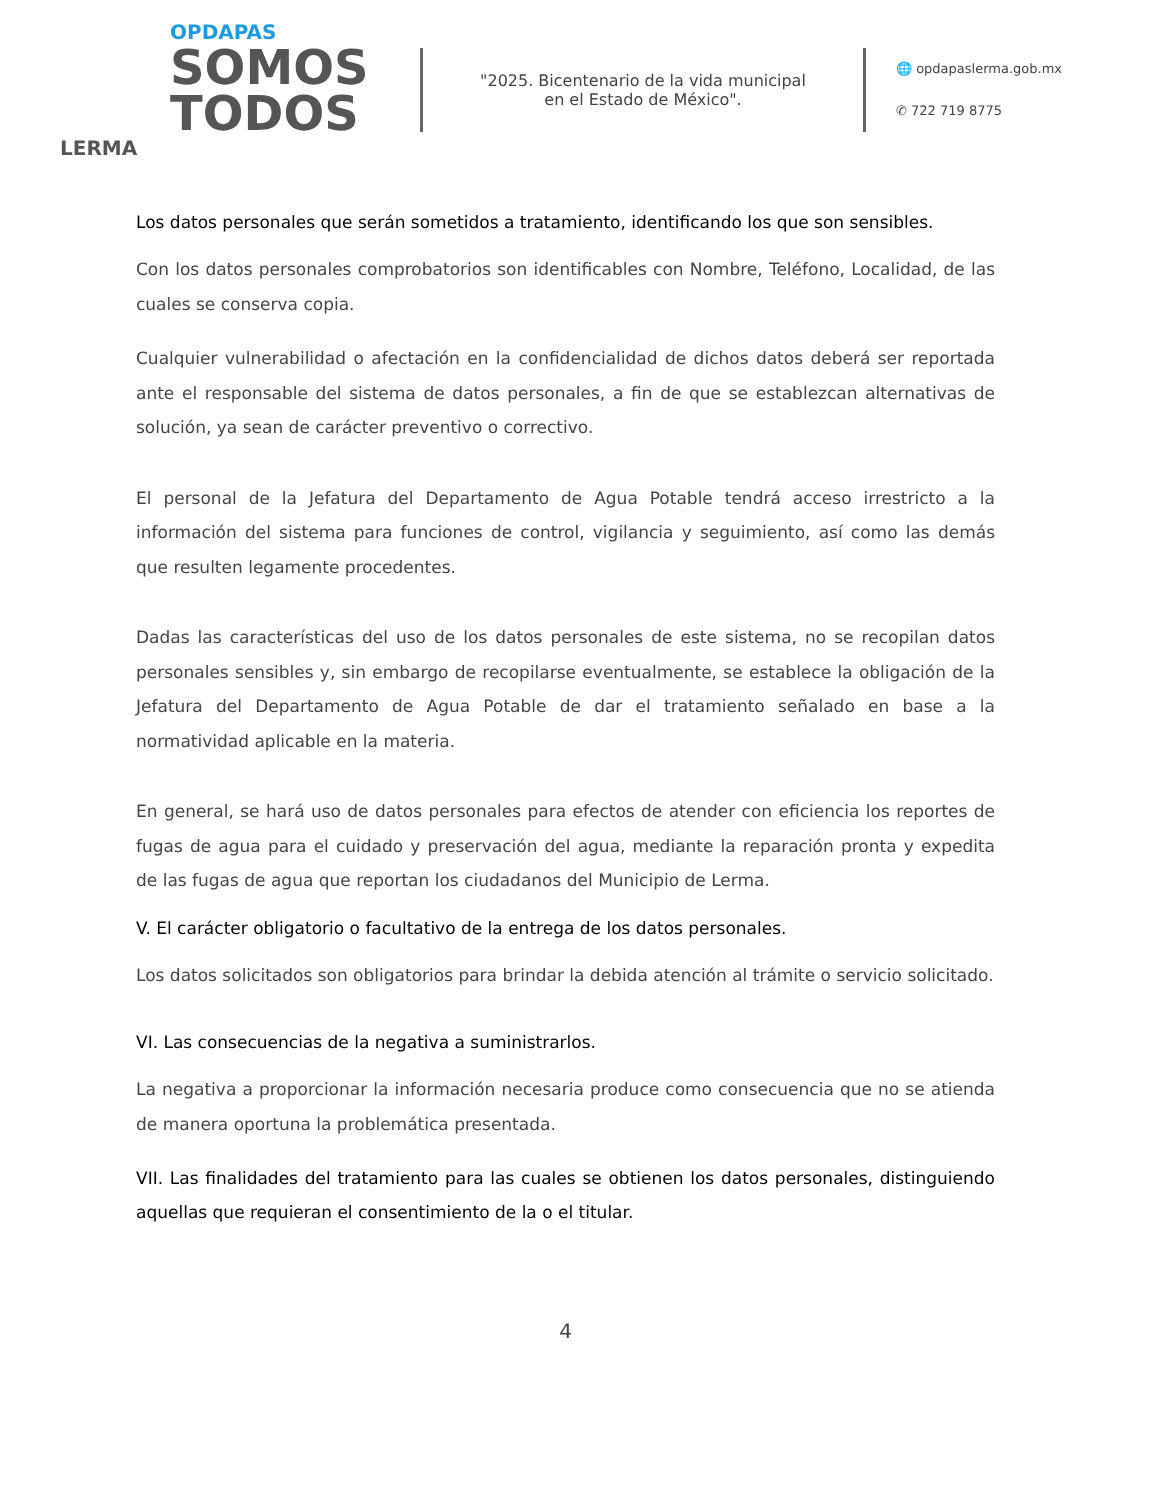OPDAPAS
SOMOS
TODOS
LERMA
"2025. Bicentenario de la vida municipal
en el Estado de México".
🌐 opdapaslerma.gob.mx
✆ 722 719 8775
Los datos personales que serán sometidos a tratamiento, identificando los que son sensibles.
Con los datos personales comprobatorios son identificables con Nombre, Teléfono, Localidad, de las cuales se conserva copia.
Cualquier vulnerabilidad o afectación en la confidencialidad de dichos datos deberá ser reportada ante el responsable del sistema de datos personales, a fin de que se establezcan alternativas de solución, ya sean de carácter preventivo o correctivo.
El personal de la Jefatura del Departamento de Agua Potable tendrá acceso irrestricto a la información del sistema para funciones de control, vigilancia y seguimiento, así como las demás que resulten legamente procedentes.
Dadas las características del uso de los datos personales de este sistema, no se recopilan datos personales sensibles y, sin embargo de recopilarse eventualmente, se establece la obligación de la Jefatura del Departamento de Agua Potable de dar el tratamiento señalado en base a la normatividad aplicable en la materia.
En general, se hará uso de datos personales para efectos de atender con eficiencia los reportes de fugas de agua para el cuidado y preservación del agua, mediante la reparación pronta y expedita de las fugas de agua que reportan los ciudadanos del Municipio de Lerma.
V. El carácter obligatorio o facultativo de la entrega de los datos personales.
Los datos solicitados son obligatorios para brindar la debida atención al trámite o servicio solicitado.
VI. Las consecuencias de la negativa a suministrarlos.
La negativa a proporcionar la información necesaria produce como consecuencia que no se atienda de manera oportuna la problemática presentada.
VII. Las finalidades del tratamiento para las cuales se obtienen los datos personales, distinguiendo aquellas que requieran el consentimiento de la o el titular.
4